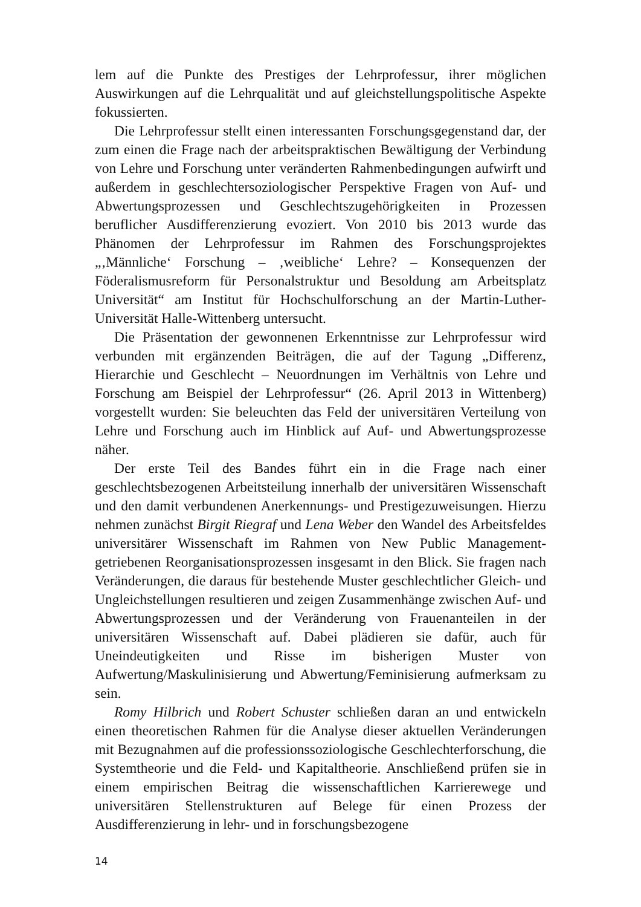lem auf die Punkte des Prestiges der Lehrprofessur, ihrer möglichen Auswirkungen auf die Lehrqualität und auf gleichstellungspolitische Aspekte fokussierten.
Die Lehrprofessur stellt einen interessanten Forschungsgegenstand dar, der zum einen die Frage nach der arbeitspraktischen Bewältigung der Verbindung von Lehre und Forschung unter veränderten Rahmenbedingungen aufwirft und außerdem in geschlechtersoziologischer Perspektive Fragen von Auf- und Abwertungsprozessen und Geschlechtszugehörigkeiten in Prozessen beruflicher Ausdifferenzierung evoziert. Von 2010 bis 2013 wurde das Phänomen der Lehrprofessur im Rahmen des Forschungsprojektes „‚Männliche‘ Forschung – ‚weibliche‘ Lehre? – Konsequenzen der Föderalismusreform für Personalstruktur und Besoldung am Arbeitsplatz Universität“ am Institut für Hochschulforschung an der Martin-Luther-Universität Halle-Wittenberg untersucht.
Die Präsentation der gewonnenen Erkenntnisse zur Lehrprofessur wird verbunden mit ergänzenden Beiträgen, die auf der Tagung „Differenz, Hierarchie und Geschlecht – Neuordnungen im Verhältnis von Lehre und Forschung am Beispiel der Lehrprofessur“ (26. April 2013 in Wittenberg) vorgestellt wurden: Sie beleuchten das Feld der universitären Verteilung von Lehre und Forschung auch im Hinblick auf Auf- und Abwertungsprozesse näher.
Der erste Teil des Bandes führt ein in die Frage nach einer geschlechtsbezogenen Arbeitsteilung innerhalb der universitären Wissenschaft und den damit verbundenen Anerkennungs- und Prestigezuweisungen. Hierzu nehmen zunächst Birgit Riegraf und Lena Weber den Wandel des Arbeitsfeldes universitärer Wissenschaft im Rahmen von New Public Management-getriebenen Reorganisationsprozessen insgesamt in den Blick. Sie fragen nach Veränderungen, die daraus für bestehende Muster geschlechtlicher Gleich- und Ungleichstellungen resultieren und zeigen Zusammenhänge zwischen Auf- und Abwertungsprozessen und der Veränderung von Frauenanteilen in der universitären Wissenschaft auf. Dabei plädieren sie dafür, auch für Uneindeutigkeiten und Risse im bisherigen Muster von Aufwertung/Maskulinisierung und Abwertung/Feminisierung aufmerksam zu sein.
Romy Hilbrich und Robert Schuster schließen daran an und entwickeln einen theoretischen Rahmen für die Analyse dieser aktuellen Veränderungen mit Bezugnahmen auf die professionssoziologische Geschlechterforschung, die Systemtheorie und die Feld- und Kapitaltheorie. Anschließend prüfen sie in einem empirischen Beitrag die wissenschaftlichen Karrierewege und universitären Stellenstrukturen auf Belege für einen Prozess der Ausdifferenzierung in lehr- und in forschungsbezogene
14